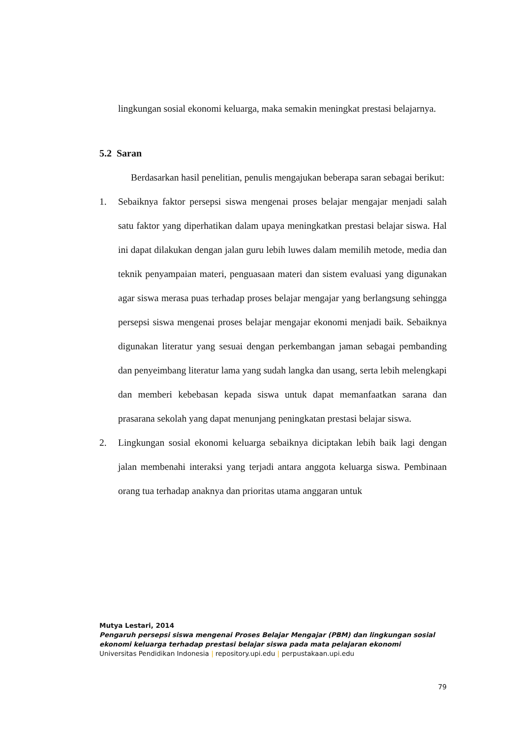lingkungan sosial ekonomi keluarga, maka semakin meningkat prestasi belajarnya.
5.2 Saran
Berdasarkan hasil penelitian, penulis mengajukan beberapa saran sebagai berikut:
1. Sebaiknya faktor persepsi siswa mengenai proses belajar mengajar menjadi salah satu faktor yang diperhatikan dalam upaya meningkatkan prestasi belajar siswa. Hal ini dapat dilakukan dengan jalan guru lebih luwes dalam memilih metode, media dan teknik penyampaian materi, penguasaan materi dan sistem evaluasi yang digunakan agar siswa merasa puas terhadap proses belajar mengajar yang berlangsung sehingga persepsi siswa mengenai proses belajar mengajar ekonomi menjadi baik. Sebaiknya digunakan literatur yang sesuai dengan perkembangan jaman sebagai pembanding dan penyeimbang literatur lama yang sudah langka dan usang, serta lebih melengkapi dan memberi kebebasan kepada siswa untuk dapat memanfaatkan sarana dan prasarana sekolah yang dapat menunjang peningkatan prestasi belajar siswa.
2. Lingkungan sosial ekonomi keluarga sebaiknya diciptakan lebih baik lagi dengan jalan membenahi interaksi yang terjadi antara anggota keluarga siswa. Pembinaan orang tua terhadap anaknya dan prioritas utama anggaran untuk
Mutya Lestari, 2014
Pengaruh persepsi siswa mengenai Proses Belajar Mengajar (PBM) dan lingkungan sosial
ekonomi keluarga terhadap prestasi belajar siswa pada mata pelajaran ekonomi
Universitas Pendidikan Indonesia | repository.upi.edu | perpustakaan.upi.edu
79